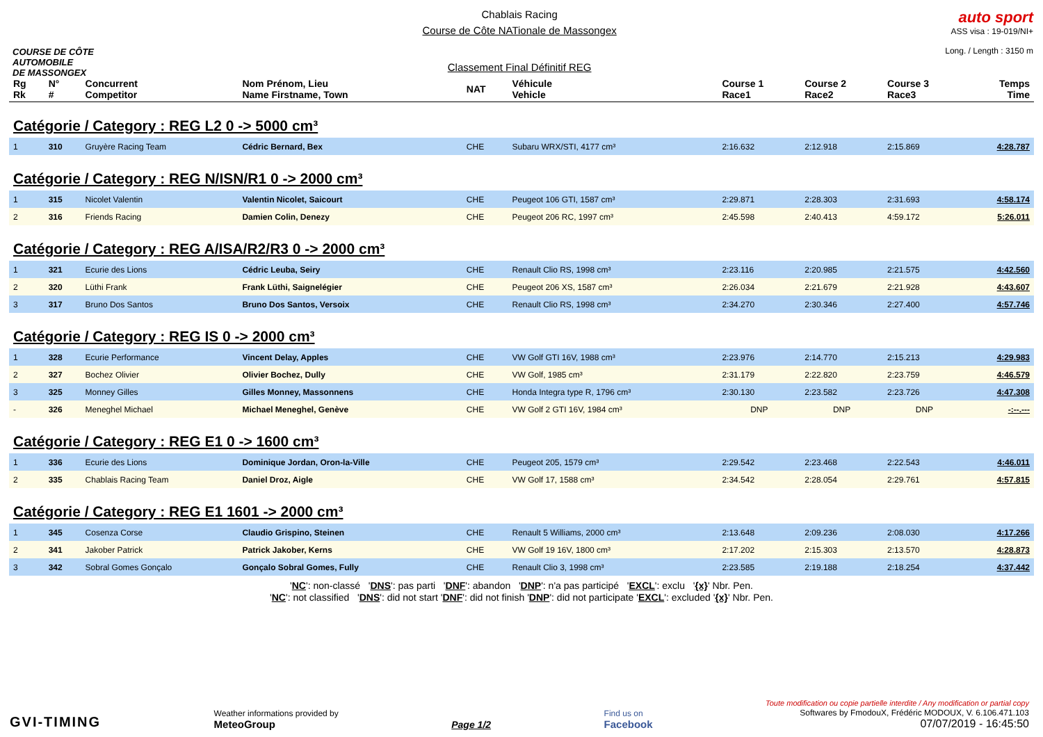COURSE DE CÔTE
AUTOMOBILE
DE MASSONGEX
Chablais Racing
Course de Côte NATionale de Massongex
Classement Final Définitif REG
auto sport
ASS visa : 19-019/NI+
Long. / Length : 3150 m
| Rg Rk | N° # | Concurrent Competitor | Nom Prénom, Lieu Name Firstname, Town | NAT | Véhicule Vehicle | Course 1 Race1 | Course 2 Race2 | Course 3 Race3 | Temps Time |
| --- | --- | --- | --- | --- | --- | --- | --- | --- | --- |
| Catégorie / Category : REG L2 0 -> 5000 cm³ | | | | | | | | | |
| 1 | 310 | Gruyère Racing Team | Cédric Bernard, Bex | CHE | Subaru WRX/STI, 4177 cm³ | 2:16.632 | 2:12.918 | 2:15.869 | 4:28.787 |
| Catégorie / Category : REG N/ISN/R1 0 -> 2000 cm³ | | | | | | | | | |
| 1 | 315 | Nicolet Valentin | Valentin Nicolet, Saicourt | CHE | Peugeot 106 GTI, 1587 cm³ | 2:29.871 | 2:28.303 | 2:31.693 | 4:58.174 |
| 2 | 316 | Friends Racing | Damien Colin, Denezy | CHE | Peugeot 206 RC, 1997 cm³ | 2:45.598 | 2:40.413 | 4:59.172 | 5:26.011 |
| Catégorie / Category : REG A/ISA/R2/R3 0 -> 2000 cm³ | | | | | | | | | |
| 1 | 321 | Ecurie des Lions | Cédric Leuba, Seiry | CHE | Renault Clio RS, 1998 cm³ | 2:23.116 | 2:20.985 | 2:21.575 | 4:42.560 |
| 2 | 320 | Lüthi Frank | Frank Lüthi, Saignelégier | CHE | Peugeot 206 XS, 1587 cm³ | 2:26.034 | 2:21.679 | 2:21.928 | 4:43.607 |
| 3 | 317 | Bruno Dos Santos | Bruno Dos Santos, Versoix | CHE | Renault Clio RS, 1998 cm³ | 2:34.270 | 2:30.346 | 2:27.400 | 4:57.746 |
| Catégorie / Category : REG IS 0 -> 2000 cm³ | | | | | | | | | |
| 1 | 328 | Ecurie Performance | Vincent Delay, Apples | CHE | VW Golf GTI 16V, 1988 cm³ | 2:23.976 | 2:14.770 | 2:15.213 | 4:29.983 |
| 2 | 327 | Bochez Olivier | Olivier Bochez, Dully | CHE | VW Golf, 1985 cm³ | 2:31.179 | 2:22.820 | 2:23.759 | 4:46.579 |
| 3 | 325 | Monney Gilles | Gilles Monney, Massonnens | CHE | Honda Integra type R, 1796 cm³ | 2:30.130 | 2:23.582 | 2:23.726 | 4:47.308 |
| - | 326 | Meneghel Michael | Michael Meneghel, Genève | CHE | VW Golf 2 GTI 16V, 1984 cm³ | DNP | DNP | DNP | -:--.--- |
| Catégorie / Category : REG E1 0 -> 1600 cm³ | | | | | | | | | |
| 1 | 336 | Ecurie des Lions | Dominique Jordan, Oron-la-Ville | CHE | Peugeot 205, 1579 cm³ | 2:29.542 | 2:23.468 | 2:22.543 | 4:46.011 |
| 2 | 335 | Chablais Racing Team | Daniel Droz, Aigle | CHE | VW Golf 17, 1588 cm³ | 2:34.542 | 2:28.054 | 2:29.761 | 4:57.815 |
| Catégorie / Category : REG E1 1601 -> 2000 cm³ | | | | | | | | | |
| 1 | 345 | Cosenza Corse | Claudio Grispino, Steinen | CHE | Renault 5 Williams, 2000 cm³ | 2:13.648 | 2:09.236 | 2:08.030 | 4:17.266 |
| 2 | 341 | Jakober Patrick | Patrick Jakober, Kerns | CHE | VW Golf 19 16V, 1800 cm³ | 2:17.202 | 2:15.303 | 2:13.570 | 4:28.873 |
| 3 | 342 | Sobral Gomes Gonçalo | Gonçalo Sobral Gomes, Fully | CHE | Renault Clio 3, 1998 cm³ | 2:23.585 | 2:19.188 | 2:18.254 | 4:37.442 |
'NC': non-classé 'DNS': pas parti 'DNF': abandon 'DNP': n'a pas participé 'EXCL': exclu '{x}' Nbr. Pen.
'NC': not classified 'DNS': did not start 'DNF': did not finish 'DNP': did not participate 'EXCL': excluded '{x}' Nbr. Pen.
GVI-TIMING
Weather informations provided by
MeteoGroup
Page 1/2
Find us on
Facebook
Toute modification ou copie partielle interdite / Any modification or partial copy
Softwares by FmodouX, Frédéric MODOUX, V. 6.106.471.103
07/07/2019 - 16:45:50